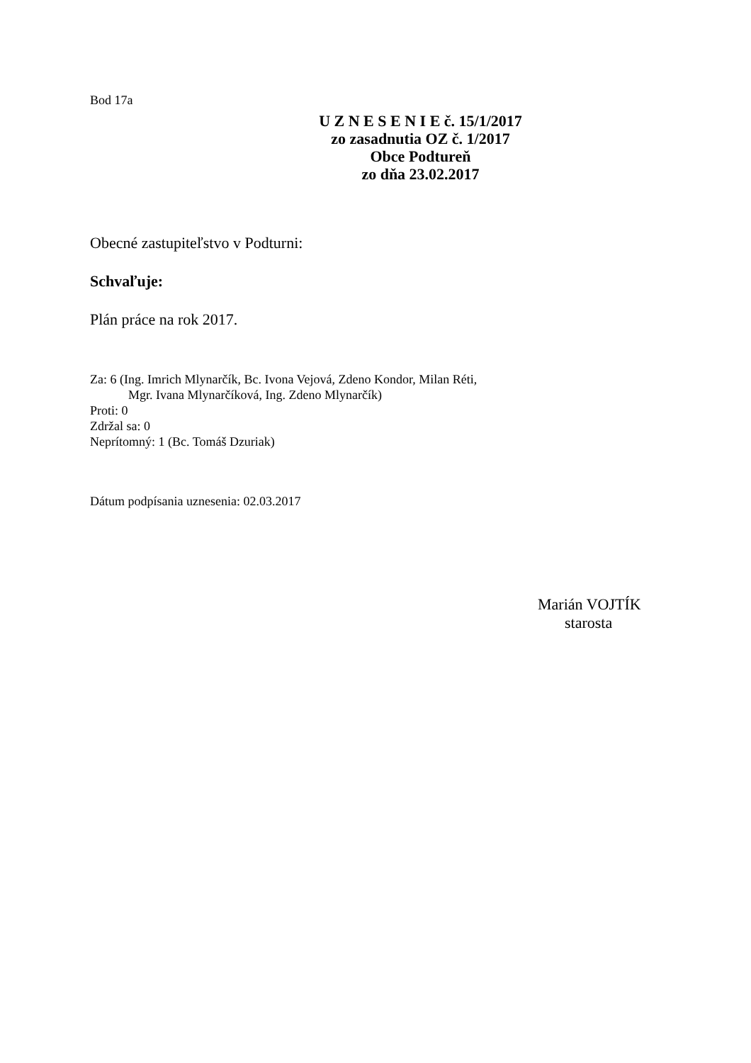Bod 17a
U Z N E S E N I E č. 15/1/2017
zo zasadnutia OZ č. 1/2017
Obce Podtureň
zo dňa 23.02.2017
Obecné zastupiteľstvo v Podturni:
Schvaľuje:
Plán práce na rok 2017.
Za: 6 (Ing. Imrich Mlynarčík, Bc. Ivona Vejová, Zdeno Kondor, Milan Réti,
Mgr. Ivana Mlynarčíková, Ing. Zdeno Mlynarčík)
Proti: 0
Zdržal sa: 0
Neprítomný: 1 (Bc. Tomáš Dzuriak)
Dátum podpísania uznesenia: 02.03.2017
Marián VOJTÍK
starosta